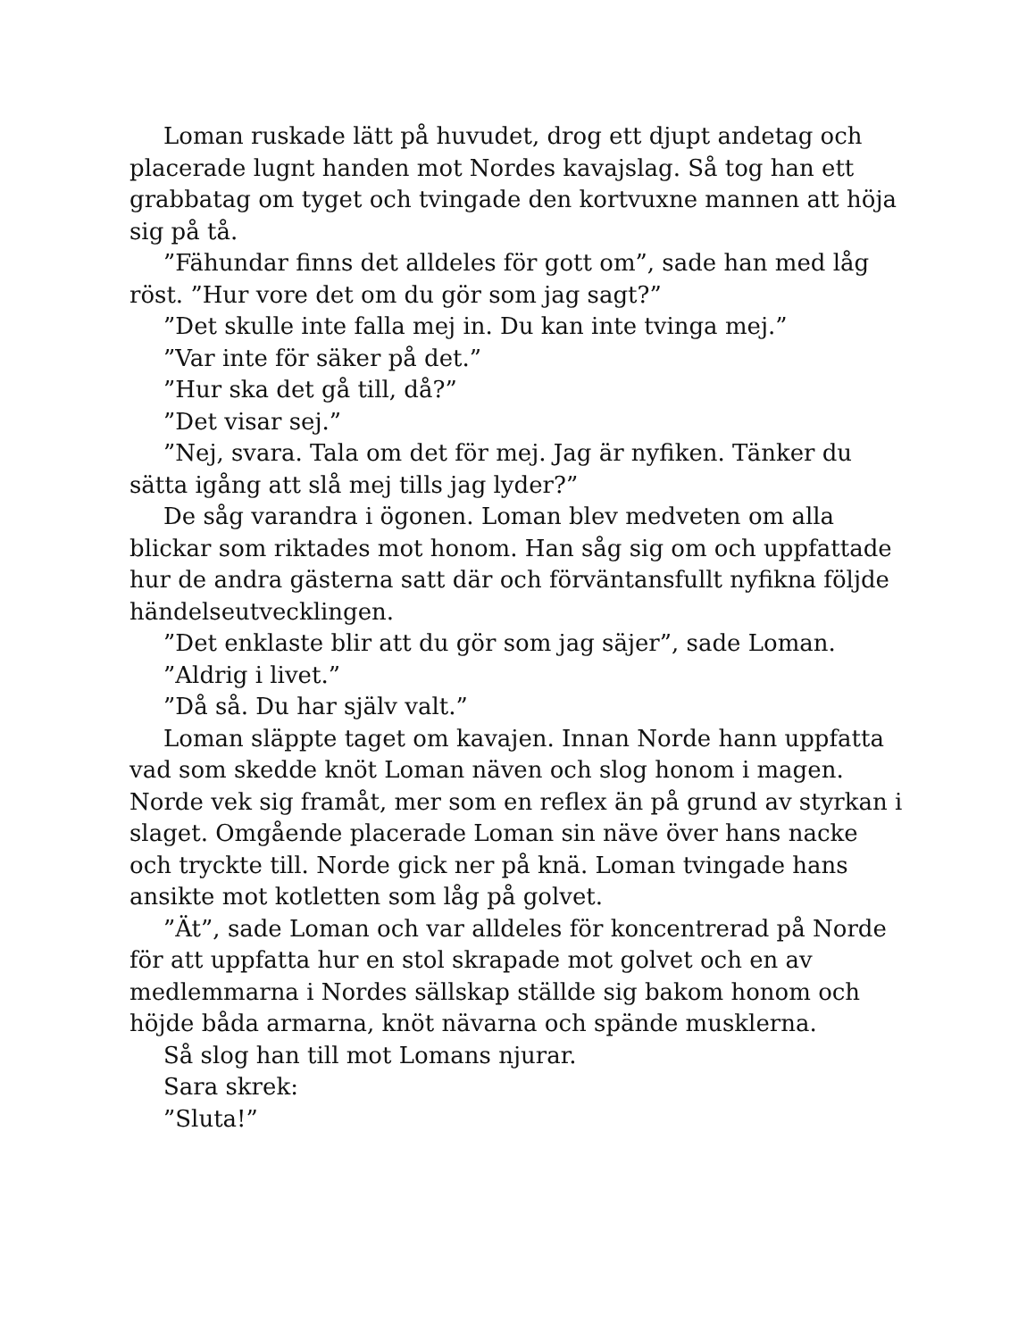Loman ruskade lätt på huvudet, drog ett djupt andetag och placerade lugnt handen mot Nordes kavajslag. Så tog han ett grabbatag om tyget och tvingade den kortvuxne mannen att höja sig på tå.
”Fähundar finns det alldeles för gott om”, sade han med låg röst. ”Hur vore det om du gör som jag sagt?”
”Det skulle inte falla mej in. Du kan inte tvinga mej.”
”Var inte för säker på det.”
”Hur ska det gå till, då?”
”Det visar sej.”
”Nej, svara. Tala om det för mej. Jag är nyfiken. Tänker du sätta igång att slå mej tills jag lyder?”
De såg varandra i ögonen. Loman blev medveten om alla blickar som riktades mot honom. Han såg sig om och uppfattade hur de andra gästerna satt där och förväntansfullt nyfikna följde händelseutvecklingen.
”Det enklaste blir att du gör som jag säjer”, sade Loman.
”Aldrig i livet.”
”Då så. Du har själv valt.”
Loman släppte taget om kavajen. Innan Norde hann uppfatta vad som skedde knöt Loman näven och slog honom i magen. Norde vek sig framåt, mer som en reflex än på grund av styrkan i slaget. Omgående placerade Loman sin näve över hans nacke och tryckte till. Norde gick ner på knä. Loman tvingade hans ansikte mot kotletten som låg på golvet.
”Ät”, sade Loman och var alldeles för koncentrerad på Norde för att uppfatta hur en stol skrapade mot golvet och en av medlemmarna i Nordes sällskap ställde sig bakom honom och höjde båda armarna, knöt nävarna och spände musklerna.
Så slog han till mot Lomans njurar.
Sara skrek:
”Sluta!”